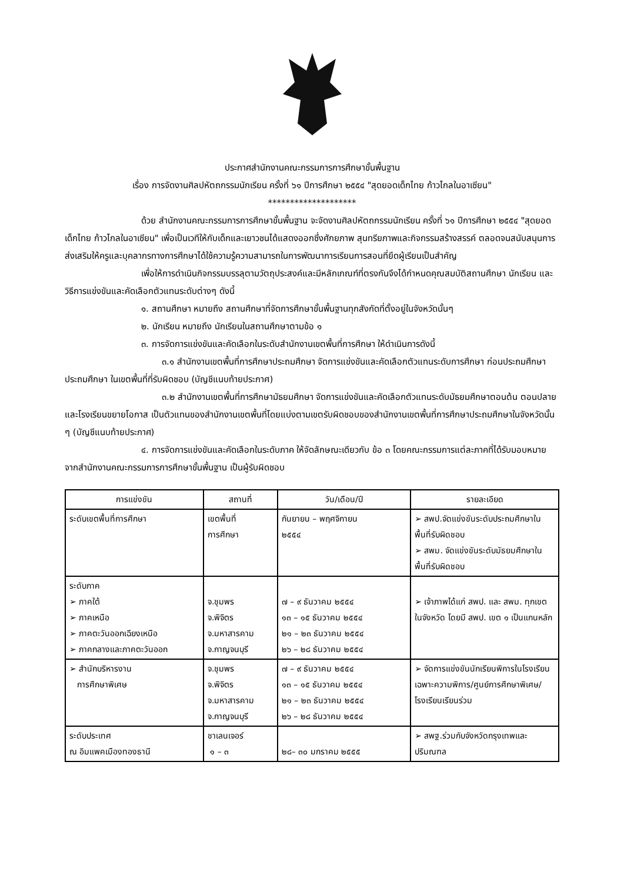ประกาศสำนักงานคณะกรรมการการศึกษาขั้นพื้นฐาน
เรื่อง การจัดงานศิลปหัตถกรรมนักเรียน ครั้งที่ ๖๑ ปีการศึกษา ๒๕๕๔ "สุดยอดเด็กไทย ก้าวไกลในอาเซียน"
********************
ด้วย สำนักงานคณะกรรมการการศึกษาขั้นพื้นฐาน จะจัดงานศิลปหัตถกรรมนักเรียน ครั้งที่ ๖๑ ปีการศึกษา ๒๕๕๔ "สุดยอดเด็กไทย ก้าวไกลในอาเซียน" เพื่อเป็นเวทีให้กับเด็กและเยาวชนได้แสดงออกซึ่งศักยภาพ สุนทรียภาพและกิจกรรมสร้างสรรค์ ตลอดจนสนับสนุนการส่งเสริมให้ครูและบุคลากรทางการศึกษาได้ใช้ความรู้ความสามารถในการพัฒนาการเรียนการสอนที่ยึดผู้เรียนเป็นสำคัญ
เพื่อให้การดำเนินกิจกรรมบรรลุตามวัตถุประสงค์และมีหลักเกณฑ์ที่ตรงกันจึงได้กำหนดคุณสมบัติสถานศึกษา นักเรียน และวิธีการแข่งขันและคัดเลือกตัวแทนระดับต่างๆ ดังนี้
๑. สถานศึกษา หมายถึง สถานศึกษาที่จัดการศึกษาขั้นพื้นฐานทุกสังกัดที่ตั้งอยู่ในจังหวัดนั้นๆ
๒. นักเรียน หมายถึง นักเรียนในสถานศึกษาตามข้อ ๑
๓. การจัดการแข่งขันและคัดเลือกในระดับสำนักงานเขตพื้นที่การศึกษา ให้ดำเนินการดังนี้
๓.๑ สำนักงานเขตพื้นที่การศึกษาประถมศึกษา จัดการแข่งขันและคัดเลือกตัวแทนระดับการศึกษา ก่อนประถมศึกษา ประถมศึกษา ในเขตพื้นที่ที่รับผิดชอบ (บัญชีแนบท้ายประกาศ)
๓.๒ สำนักงานเขตพื้นที่การศึกษามัธยมศึกษา จัดการแข่งขันและคัดเลือกตัวแทนระดับมัธยมศึกษาตอนต้น ตอนปลาย และโรงเรียนขยายโอกาส เป็นตัวแทนของสำนักงานเขตพื้นที่โดยแบ่งตามเขตรับผิดชอบของสำนักงานเขตพื้นที่การศึกษาประถมศึกษาในจังหวัดนั้น ๆ (บัญชีแนบท้ายประกาศ)
๔. การจัดการแข่งขันและคัดเลือกในระดับภาค ให้จัดลักษณะเดียวกับ ข้อ ๓ โดยคณะกรรมการแต่ละภาคที่ได้รับมอบหมายจากสำนักงานคณะกรรมการการศึกษาขั้นพื้นฐาน เป็นผู้รับผิดชอบ
| การแข่งขัน | สถานที่ | วัน/เดือน/ปี | รายละเอียด |
| --- | --- | --- | --- |
| ระดับเขตพื้นที่การศึกษา | เขตพื้นที่ การศึกษา | กันยายน – พฤศจิกายน ๒๕๕๔ | ➢ สพป.จัดแข่งขันระดับประถมศึกษาในพื้นที่รับผิดชอบ ➢ สพม. จัดแข่งขันระดับมัธยมศึกษาในพื้นที่รับผิดชอบ |
| ระดับภาค ➢ ภาคใต้ ➢ ภาคเหนือ ➢ ภาคตะวันออกเฉียงเหนือ ➢ ภาคกลางและภาคตะวันออก | จ.ชุมพร จ.พิจิตร จ.มหาสารคาม จ.กาญจนบุรี | ๗ – ๙ ธันวาคม ๒๕๕๔ ๑๓ – ๑๕ ธันวาคม ๒๕๕๔ ๒๑ – ๒๓ ธันวาคม ๒๕๕๔ ๒๖ – ๒๘ ธันวาคม ๒๕๕๔ | ➢ เจ้าภาพได้แก่ สพป. และ สพม. ทุกเขตในจังหวัด โดยมี สพป. เขต ๑ เป็นแกนหลัก |
| ➢ สำนักบริหารงาน การศึกษาพิเศษ | จ.ชุมพร จ.พิจิตร จ.มหาสารคาม จ.กาญจนบุรี | ๗ – ๙ ธันวาคม ๒๕๕๔ ๑๓ – ๑๕ ธันวาคม ๒๕๕๔ ๒๑ – ๒๓ ธันวาคม ๒๕๕๔ ๒๖ – ๒๘ ธันวาคม ๒๕๕๔ | ➢ จัดการแข่งขันนักเรียนพิการในโรงเรียนเฉพาะความพิการ/ศูนย์การศึกษาพิเศษ/โรงเรียนเรียนร่วม |
| ระดับประเทศ ณ อิมแพคเมืองทองธานี | ชาเลนเจอร์ ๑ – ๓ | ๒๘– ๓๐ มกราคม ๒๕๕๕ | ➢ สพฐ.ร่วมกับจังหวัดกรุงเทพและปริมณฑล |